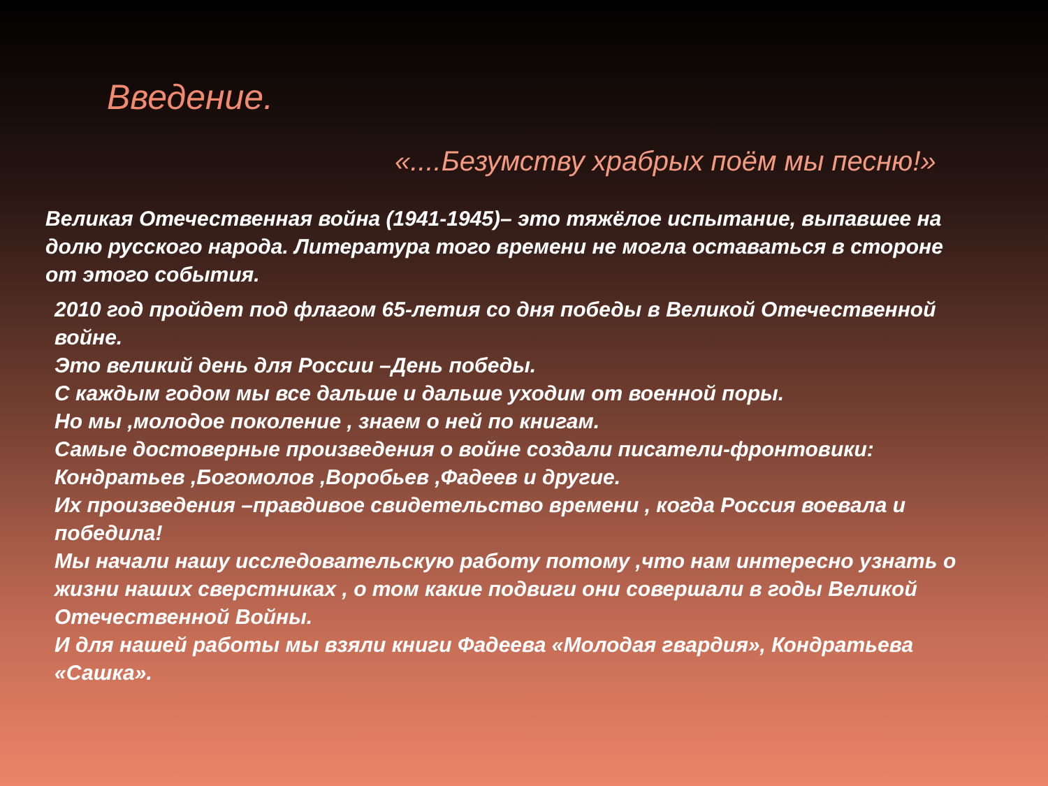Введение.
«....Безумству храбрых поём мы песню!»
Великая Отечественная война (1941-1945)– это тяжёлое испытание, выпавшее на долю русского народа. Литература того времени не могла оставаться в стороне от этого события.
2010 год пройдет под флагом 65-летия со дня победы в Великой Отечественной войне.
Это великий день для России –День победы.
С каждым годом мы все дальше и дальше уходим от военной поры.
Но мы ,молодое поколение , знаем о ней по книгам.
Самые достоверные произведения о войне создали писатели-фронтовики: Кондратьев ,Богомолов ,Воробьев ,Фадеев и другие.
Их произведения –правдивое свидетельство времени , когда Россия воевала и победила!
Мы начали нашу исследовательскую работу потому ,что нам интересно узнать о жизни наших сверстниках , о том какие подвиги они совершали в годы Великой Отечественной Войны.
И для нашей работы мы взяли книги Фадеева «Молодая гвардия», Кондратьева «Сашка».